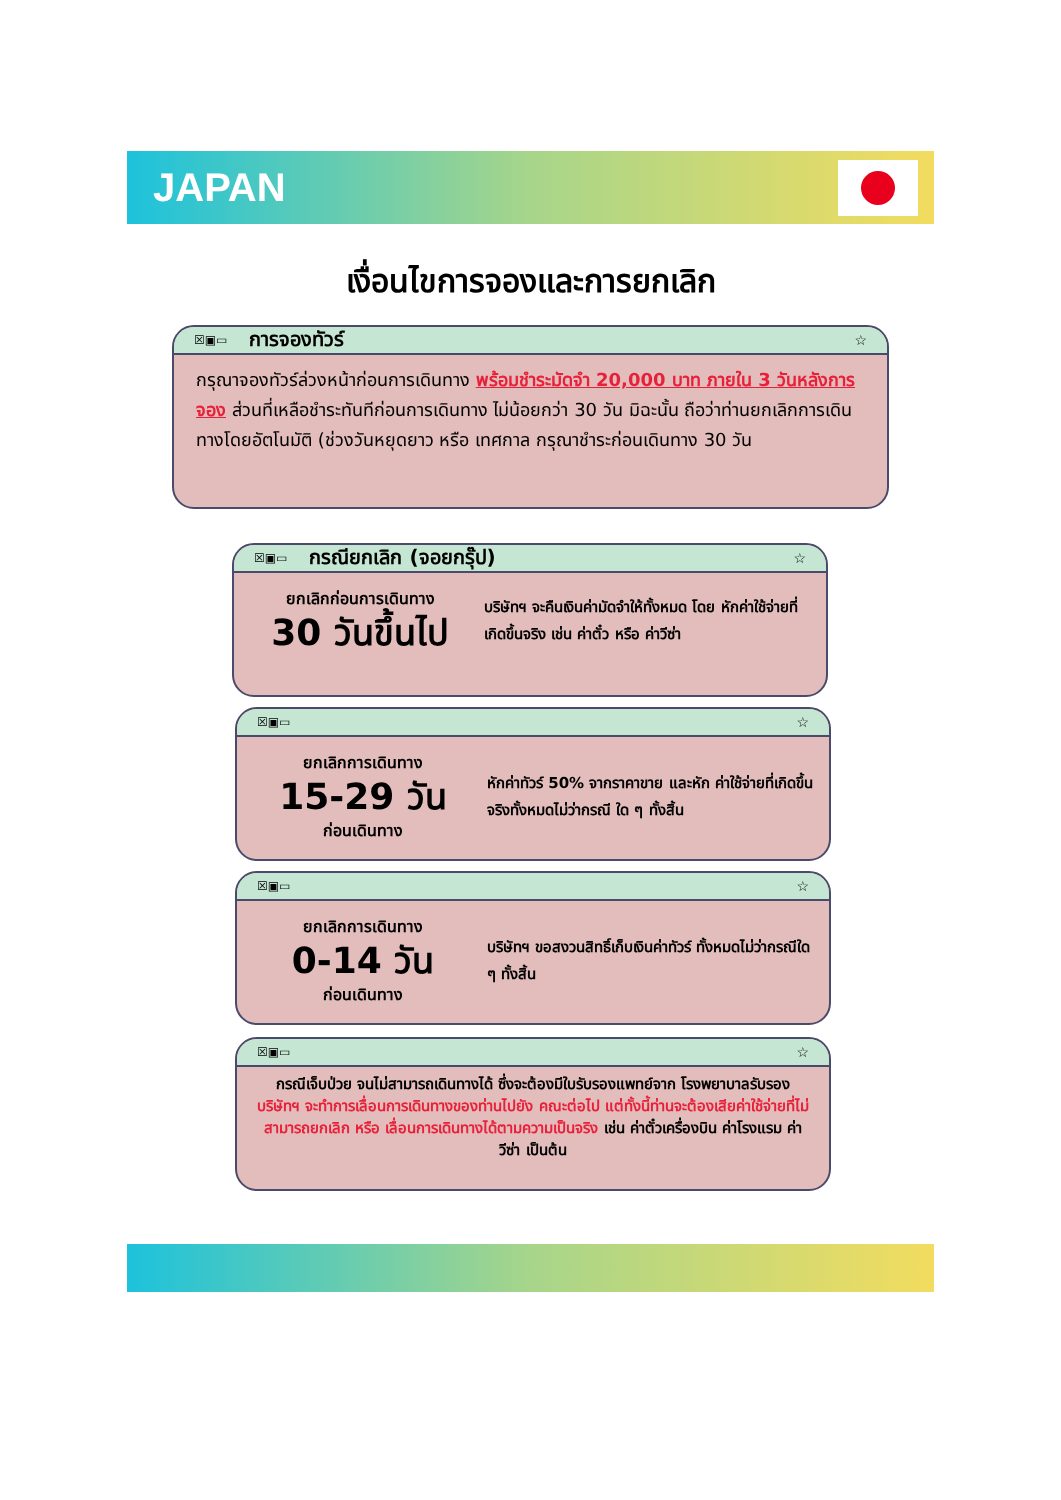JAPAN
เงื่อนไขการจองและการยกเลิก
☒▣▭ การจองทัวร์ ☆
กรุณาจองทัวร์ล่วงหน้าก่อนการเดินทาง พร้อมชำระมัดจำ 20,000 บาท ภายใน 3 วันหลังการจอง ส่วนที่เหลือชำระทันทีก่อนการเดินทาง ไม่น้อยกว่า 30 วัน มิฉะนั้น ถือว่าท่านยกเลิกการเดินทางโดยอัตโนมัติ (ช่วงวันหยุดยาว หรือ เทศกาล กรุณาชำระก่อนเดินทาง 30 วัน
☒▣▭ กรณียกเลิก (จอยกรุ๊ป) ☆
ยกเลิกก่อนการเดินทาง
30 วันขึ้นไป
บริษัทฯ จะคืนเงินค่ามัดจำให้ทั้งหมด โดย หักค่าใช้จ่ายที่เกิดขึ้นจริง เช่น ค่าตั๋ว หรือ ค่าวีซ่า
☒▣▭ ☆
ยกเลิกการเดินทาง
15-29 วัน
ก่อนเดินทาง
หักค่าทัวร์ 50% จากราคาขาย และหัก ค่าใช้จ่ายที่เกิดขึ้นจริงทั้งหมดไม่ว่ากรณี ใด ๆ ทั้งสิ้น
☒▣▭ ☆
ยกเลิกการเดินทาง
0-14 วัน
ก่อนเดินทาง
บริษัทฯ ขอสงวนสิทธิ์เก็บเงินค่าทัวร์ ทั้งหมดไม่ว่ากรณีใด ๆ ทั้งสิ้น
☒▣▭ ☆
กรณีเจ็บป่วย จนไม่สามารถเดินทางได้ ซึ่งจะต้องมีใบรับรองแพทย์จาก โรงพยาบาลรับรอง บริษัทฯ จะทำการเลื่อนการเดินทางของท่านไปยัง คณะต่อไป แต่ทั้งนี้ท่านจะต้องเสียค่าใช้จ่ายที่ไม่สามารถยกเลิก หรือ เลื่อนการเดินทางได้ตามความเป็นจริง เช่น ค่าตั๋วเครื่องบิน ค่าโรงแรม ค่าวีซ่า เป็นต้น